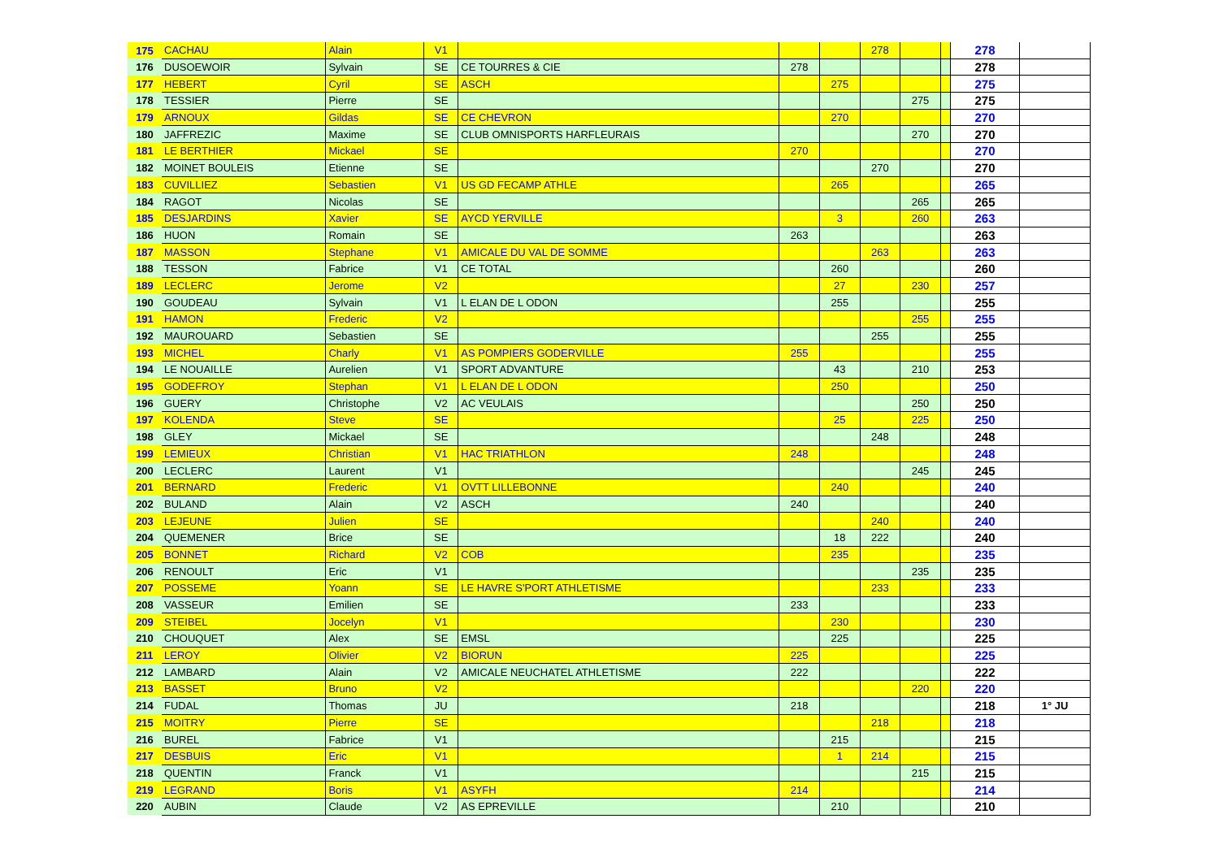| 175 | CACHAU | Alain | V1 | | | | 278 | | | 278 | |
| 176 | DUSOEWOIR | Sylvain | SE | CE TOURRES & CIE | 278 | | | | | 278 | |
| 177 | HEBERT | Cyril | SE | ASCH | | 275 | | | | 275 | |
| 178 | TESSIER | Pierre | SE | | | | | 275 | | 275 | |
| 179 | ARNOUX | Gildas | SE | CE CHEVRON | | 270 | | | | 270 | |
| 180 | JAFFREZIC | Maxime | SE | CLUB OMNISPORTS HARFLEURAIS | | | | 270 | | 270 | |
| 181 | LE BERTHIER | Mickael | SE | | 270 | | | | | 270 | |
| 182 | MOINET BOULEIS | Etienne | SE | | | | 270 | | | 270 | |
| 183 | CUVILLIEZ | Sebastien | V1 | US GD FECAMP ATHLE | | 265 | | | | 265 | |
| 184 | RAGOT | Nicolas | SE | | | | | 265 | | 265 | |
| 185 | DESJARDINS | Xavier | SE | AYCD YERVILLE | | 3 | | 260 | | 263 | |
| 186 | HUON | Romain | SE | | 263 | | | | | 263 | |
| 187 | MASSON | Stephane | V1 | AMICALE DU VAL DE SOMME | | | 263 | | | 263 | |
| 188 | TESSON | Fabrice | V1 | CE TOTAL | | 260 | | | | 260 | |
| 189 | LECLERC | Jerome | V2 | | | 27 | | 230 | | 257 | |
| 190 | GOUDEAU | Sylvain | V1 | L ELAN DE L ODON | | 255 | | | | 255 | |
| 191 | HAMON | Frederic | V2 | | | | | 255 | | 255 | |
| 192 | MAUROUARD | Sebastien | SE | | | | 255 | | | 255 | |
| 193 | MICHEL | Charly | V1 | AS POMPIERS GODERVILLE | 255 | | | | | 255 | |
| 194 | LE NOUAILLE | Aurelien | V1 | SPORT ADVANTURE | | 43 | | 210 | | 253 | |
| 195 | GODEFROY | Stephan | V1 | L ELAN DE L ODON | | 250 | | | | 250 | |
| 196 | GUERY | Christophe | V2 | AC VEULAIS | | | | 250 | | 250 | |
| 197 | KOLENDA | Steve | SE | | | 25 | | 225 | | 250 | |
| 198 | GLEY | Mickael | SE | | | | 248 | | | 248 | |
| 199 | LEMIEUX | Christian | V1 | HAC TRIATHLON | 248 | | | | | 248 | |
| 200 | LECLERC | Laurent | V1 | | | | | 245 | | 245 | |
| 201 | BERNARD | Frederic | V1 | OVTT LILLEBONNE | | 240 | | | | 240 | |
| 202 | BULAND | Alain | V2 | ASCH | 240 | | | | | 240 | |
| 203 | LEJEUNE | Julien | SE | | | | 240 | | | 240 | |
| 204 | QUEMENER | Brice | SE | | | 18 | 222 | | | 240 | |
| 205 | BONNET | Richard | V2 | COB | | 235 | | | | 235 | |
| 206 | RENOULT | Eric | V1 | | | | | 235 | | 235 | |
| 207 | POSSEME | Yoann | SE | LE HAVRE S'PORT ATHLETISME | | | 233 | | | 233 | |
| 208 | VASSEUR | Emilien | SE | | 233 | | | | | 233 | |
| 209 | STEIBEL | Jocelyn | V1 | | | 230 | | | | 230 | |
| 210 | CHOUQUET | Alex | SE | EMSL | | 225 | | | | 225 | |
| 211 | LEROY | Olivier | V2 | BIORUN | 225 | | | | | 225 | |
| 212 | LAMBARD | Alain | V2 | AMICALE NEUCHATEL ATHLETISME | 222 | | | | | 222 | |
| 213 | BASSET | Bruno | V2 | | | | | 220 | | 220 | |
| 214 | FUDAL | Thomas | JU | | 218 | | | | | 218 | 1° JU |
| 215 | MOITRY | Pierre | SE | | | | 218 | | | 218 | |
| 216 | BUREL | Fabrice | V1 | | | 215 | | | | 215 | |
| 217 | DESBUIS | Eric | V1 | | | 1 | 214 | | | 215 | |
| 218 | QUENTIN | Franck | V1 | | | | | 215 | | 215 | |
| 219 | LEGRAND | Boris | V1 | ASYFH | 214 | | | | | 214 | |
| 220 | AUBIN | Claude | V2 | AS EPREVILLE | | 210 | | | | 210 | |